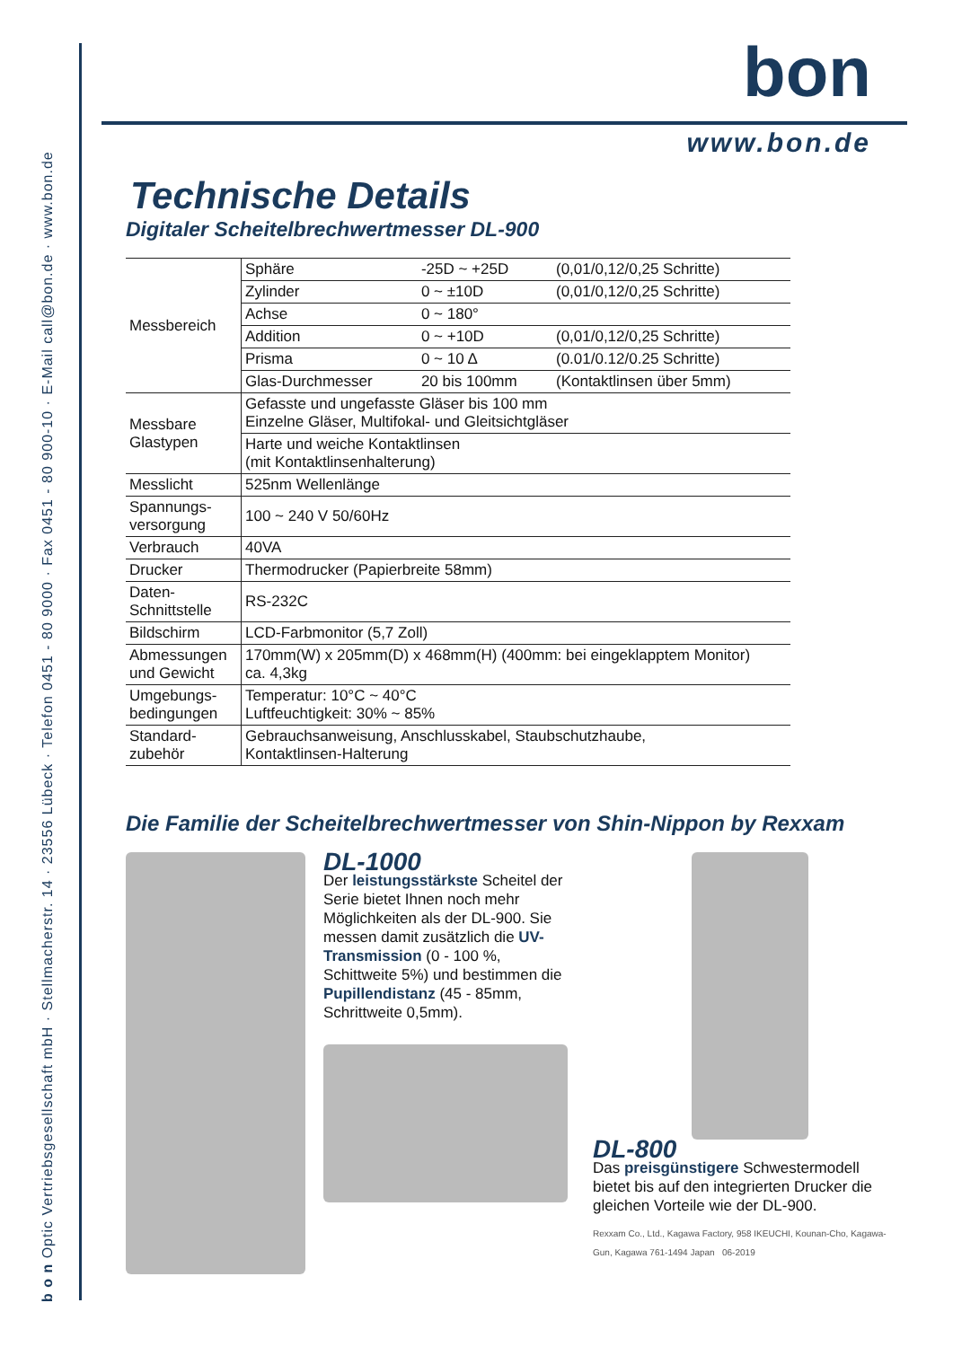b o n Optic Vertriebsgesellschaft mbH · Stellmacherstr. 14 · 23556 Lübeck · Telefon 0451 - 80 9000 · Fax 0451 - 80 900-10 · E-Mail call@bon.de · www.bon.de
bon
www.bon.de
Technische Details
Digitaler Scheitelbrechwertmesser DL-900
| Messbereich | Sphäre | -25D ~ +25D | (0,01/0,12/0,25 Schritte) |
| | Zylinder | 0 ~ ±10D | (0,01/0,12/0,25 Schritte) |
| | Achse | 0 ~ 180° | |
| | Addition | 0 ~ +10D | (0,01/0,12/0,25 Schritte) |
| | Prisma | 0 ~ 10 Δ | (0.01/0.12/0.25 Schritte) |
| | Glas-Durchmesser | 20 bis 100mm | (Kontaktlinsen über 5mm) |
| Messbare Glastypen | Gefasste und ungefasste Gläser bis 100 mm Einzelne Gläser, Multifokal- und Gleitsichtgläser | | |
| | Harte und weiche Kontaktlinsen (mit Kontaktlinsenhalterung) | | |
| Messlicht | 525nm Wellenlänge | | |
| Spannungs- versorgung | 100 ~ 240 V 50/60Hz | | |
| Verbrauch | 40VA | | |
| Drucker | Thermodrucker (Papierbreite 58mm) | | |
| Daten- Schnittstelle | RS-232C | | |
| Bildschirm | LCD-Farbmonitor (5,7 Zoll) | | |
| Abmessungen und Gewicht | 170mm(W) x 205mm(D) x 468mm(H) (400mm: bei eingeklapptem Monitor) ca. 4,3kg | | |
| Umgebungs- bedingungen | Temperatur: 10°C ~ 40°C Luftfeuchtigkeit: 30% ~ 85% | | |
| Standard- zubehör | Gebrauchsanweisung, Anschlusskabel, Staubschutzhaube, Kontaktlinsen-Halterung | | |
Die Familie der Scheitelbrechwertmesser von Shin-Nippon by Rexxam
DL-1000
Der leistungsstärkste Scheitel der Serie bietet Ihnen noch mehr Möglichkeiten als der DL-900. Sie messen damit zusätzlich die UV-Transmission (0 - 100 %, Schittweite 5%) und bestimmen die Pupillendistanz (45 - 85mm, Schrittweite 0,5mm).
DL-800
Das preisgünstigere Schwestermodell bietet bis auf den integrierten Drucker die gleichen Vorteile wie der DL-900.
Rexxam Co., Ltd., Kagawa Factory, 958 IKEUCHI, Kounan-Cho, Kagawa-Gun, Kagawa 761-1494 Japan 06-2019